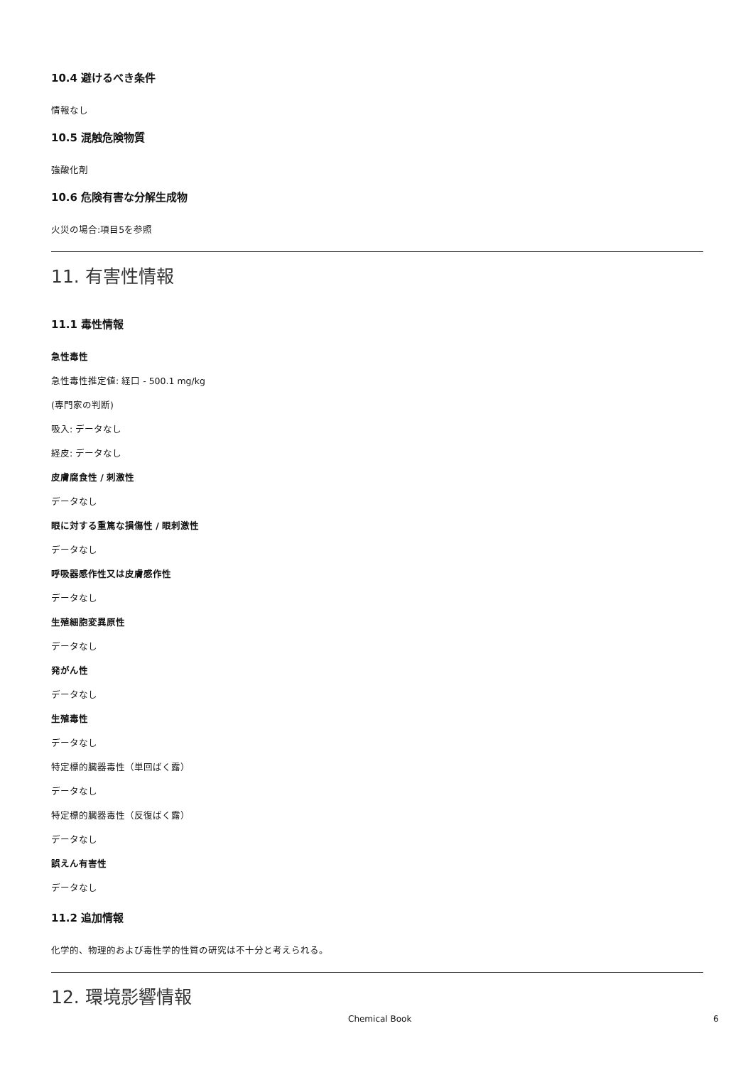10.4 避けるべき条件
情報なし
10.5 混触危険物質
強酸化剤
10.6 危険有害な分解生成物
火災の場合:項目5を参照
11. 有害性情報
11.1 毒性情報
急性毒性
急性毒性推定値: 経口 - 500.1 mg/kg
(専門家の判断)
吸入: データなし
経皮: データなし
皮膚腐食性 / 刺激性
データなし
眼に対する重篤な損傷性 / 眼刺激性
データなし
呼吸器感作性又は皮膚感作性
データなし
生殖細胞変異原性
データなし
発がん性
データなし
生殖毒性
データなし
特定標的臓器毒性（単回ばく露）
データなし
特定標的臓器毒性（反復ばく露）
データなし
誤えん有害性
データなし
11.2 追加情報
化学的、物理的および毒性学的性質の研究は不十分と考えられる。
12. 環境影響情報
Chemical Book 6